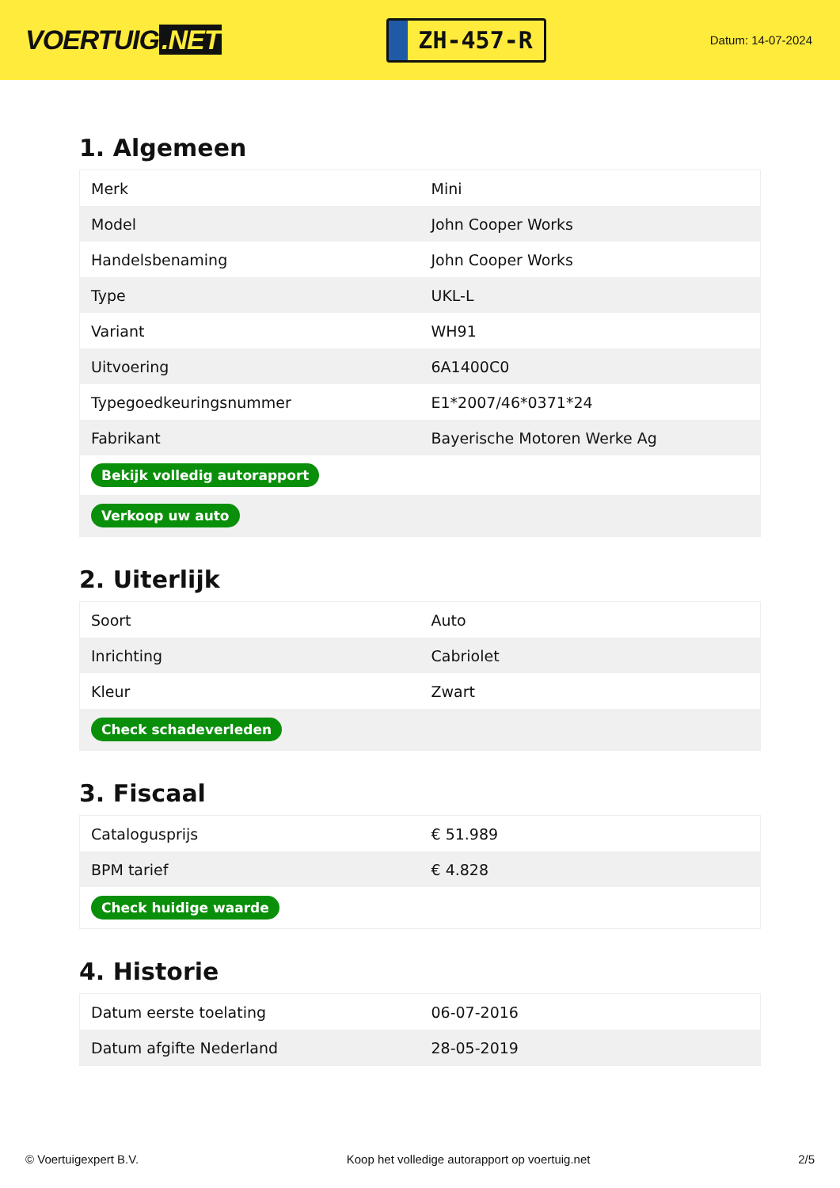VOERTUIG.NET
ZH-457-R
Datum: 14-07-2024
1. Algemeen
| Merk | Mini |
| Model | John Cooper Works |
| Handelsbenaming | John Cooper Works |
| Type | UKL-L |
| Variant | WH91 |
| Uitvoering | 6A1400C0 |
| Typegoedkeuringsnummer | E1*2007/46*0371*24 |
| Fabrikant | Bayerische Motoren Werke Ag |
| Bekijk volledig autorapport | |
| Verkoop uw auto | |
2. Uiterlijk
| Soort | Auto |
| Inrichting | Cabriolet |
| Kleur | Zwart |
| Check schadeverleden | |
3. Fiscaal
| Catalogusprijs | € 51.989 |
| BPM tarief | € 4.828 |
| Check huidige waarde | |
4. Historie
| Datum eerste toelating | 06-07-2016 |
| Datum afgifte Nederland | 28-05-2019 |
© Voertuigexpert B.V. Koop het volledige autorapport op voertuig.net 2/5